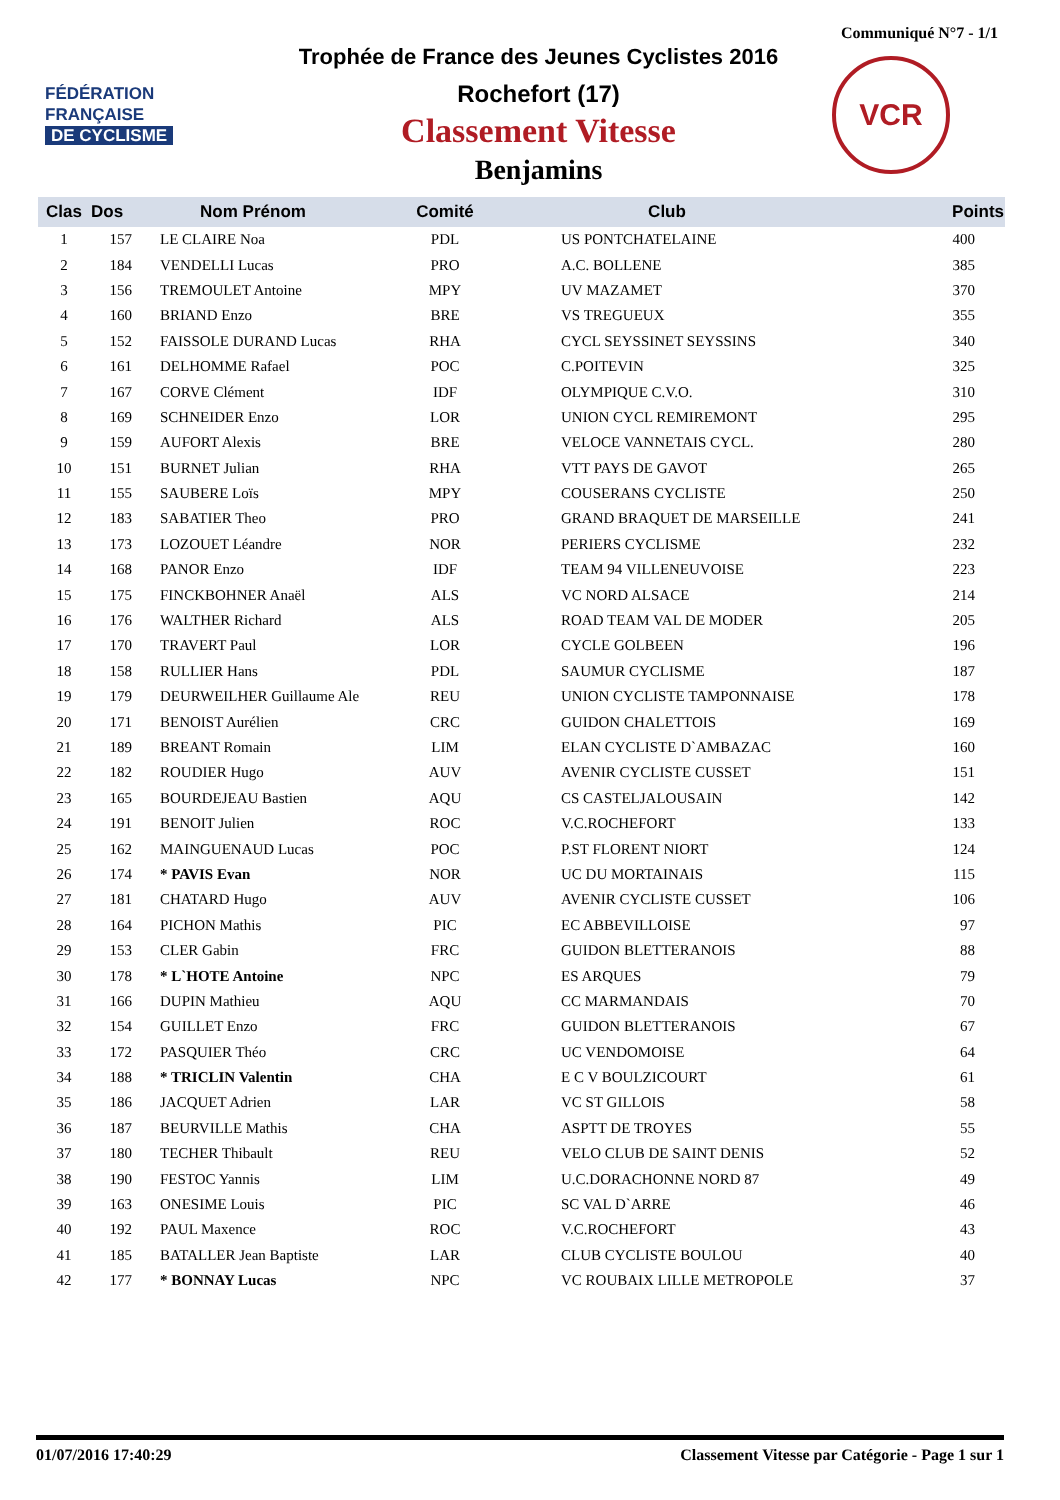Communiqué N°7 - 1/1
FÉDÉRATION
FRANÇAISE
DE CYCLISME
Trophée de France des Jeunes Cyclistes 2016
Rochefort (17)
Classement Vitesse
Benjamins
VCR
| Clas | Dos | Nom Prénom | Comité | Club | Points |
| --- | --- | --- | --- | --- | --- |
| 1 | 157 | LE CLAIRE Noa | PDL | US PONTCHATELAINE | 400 |
| 2 | 184 | VENDELLI Lucas | PRO | A.C. BOLLENE | 385 |
| 3 | 156 | TREMOULET Antoine | MPY | UV MAZAMET | 370 |
| 4 | 160 | BRIAND Enzo | BRE | VS TREGUEUX | 355 |
| 5 | 152 | FAISSOLE DURAND Lucas | RHA | CYCL SEYSSINET SEYSSINS | 340 |
| 6 | 161 | DELHOMME Rafael | POC | C.POITEVIN | 325 |
| 7 | 167 | CORVE Clément | IDF | OLYMPIQUE C.V.O. | 310 |
| 8 | 169 | SCHNEIDER Enzo | LOR | UNION CYCL REMIREMONT | 295 |
| 9 | 159 | AUFORT Alexis | BRE | VELOCE VANNETAIS CYCL. | 280 |
| 10 | 151 | BURNET Julian | RHA | VTT PAYS DE GAVOT | 265 |
| 11 | 155 | SAUBERE Loïs | MPY | COUSERANS CYCLISTE | 250 |
| 12 | 183 | SABATIER Theo | PRO | GRAND BRAQUET DE MARSEILLE | 241 |
| 13 | 173 | LOZOUET Léandre | NOR | PERIERS CYCLISME | 232 |
| 14 | 168 | PANOR Enzo | IDF | TEAM 94 VILLENEUVOISE | 223 |
| 15 | 175 | FINCKBOHNER Anaël | ALS | VC NORD ALSACE | 214 |
| 16 | 176 | WALTHER Richard | ALS | ROAD TEAM VAL DE MODER | 205 |
| 17 | 170 | TRAVERT Paul | LOR | CYCLE GOLBEEN | 196 |
| 18 | 158 | RULLIER Hans | PDL | SAUMUR CYCLISME | 187 |
| 19 | 179 | DEURWEILHER Guillaume Ale | REU | UNION CYCLISTE TAMPONNAISE | 178 |
| 20 | 171 | BENOIST Aurélien | CRC | GUIDON CHALETTOIS | 169 |
| 21 | 189 | BREANT Romain | LIM | ELAN CYCLISTE D`AMBAZAC | 160 |
| 22 | 182 | ROUDIER Hugo | AUV | AVENIR CYCLISTE CUSSET | 151 |
| 23 | 165 | BOURDEJEAU Bastien | AQU | CS CASTELJALOUSAIN | 142 |
| 24 | 191 | BENOIT Julien | ROC | V.C.ROCHEFORT | 133 |
| 25 | 162 | MAINGUENAUD Lucas | POC | P.ST FLORENT NIORT | 124 |
| 26 | 174 | * PAVIS Evan | NOR | UC DU MORTAINAIS | 115 |
| 27 | 181 | CHATARD Hugo | AUV | AVENIR CYCLISTE CUSSET | 106 |
| 28 | 164 | PICHON Mathis | PIC | EC ABBEVILLOISE | 97 |
| 29 | 153 | CLER Gabin | FRC | GUIDON BLETTERANOIS | 88 |
| 30 | 178 | * L`HOTE Antoine | NPC | ES ARQUES | 79 |
| 31 | 166 | DUPIN Mathieu | AQU | CC MARMANDAIS | 70 |
| 32 | 154 | GUILLET Enzo | FRC | GUIDON BLETTERANOIS | 67 |
| 33 | 172 | PASQUIER Théo | CRC | UC VENDOMOISE | 64 |
| 34 | 188 | * TRICLIN Valentin | CHA | E C V BOULZICOURT | 61 |
| 35 | 186 | JACQUET Adrien | LAR | VC ST GILLOIS | 58 |
| 36 | 187 | BEURVILLE Mathis | CHA | ASPTT DE TROYES | 55 |
| 37 | 180 | TECHER Thibault | REU | VELO CLUB DE SAINT DENIS | 52 |
| 38 | 190 | FESTOC Yannis | LIM | U.C.DORACHONNE NORD 87 | 49 |
| 39 | 163 | ONESIME Louis | PIC | SC VAL D`ARRE | 46 |
| 40 | 192 | PAUL Maxence | ROC | V.C.ROCHEFORT | 43 |
| 41 | 185 | BATALLER Jean Baptiste | LAR | CLUB CYCLISTE BOULOU | 40 |
| 42 | 177 | * BONNAY Lucas | NPC | VC ROUBAIX LILLE METROPOLE | 37 |
01/07/2016 17:40:29 Classement Vitesse par Catégorie - Page 1 sur 1